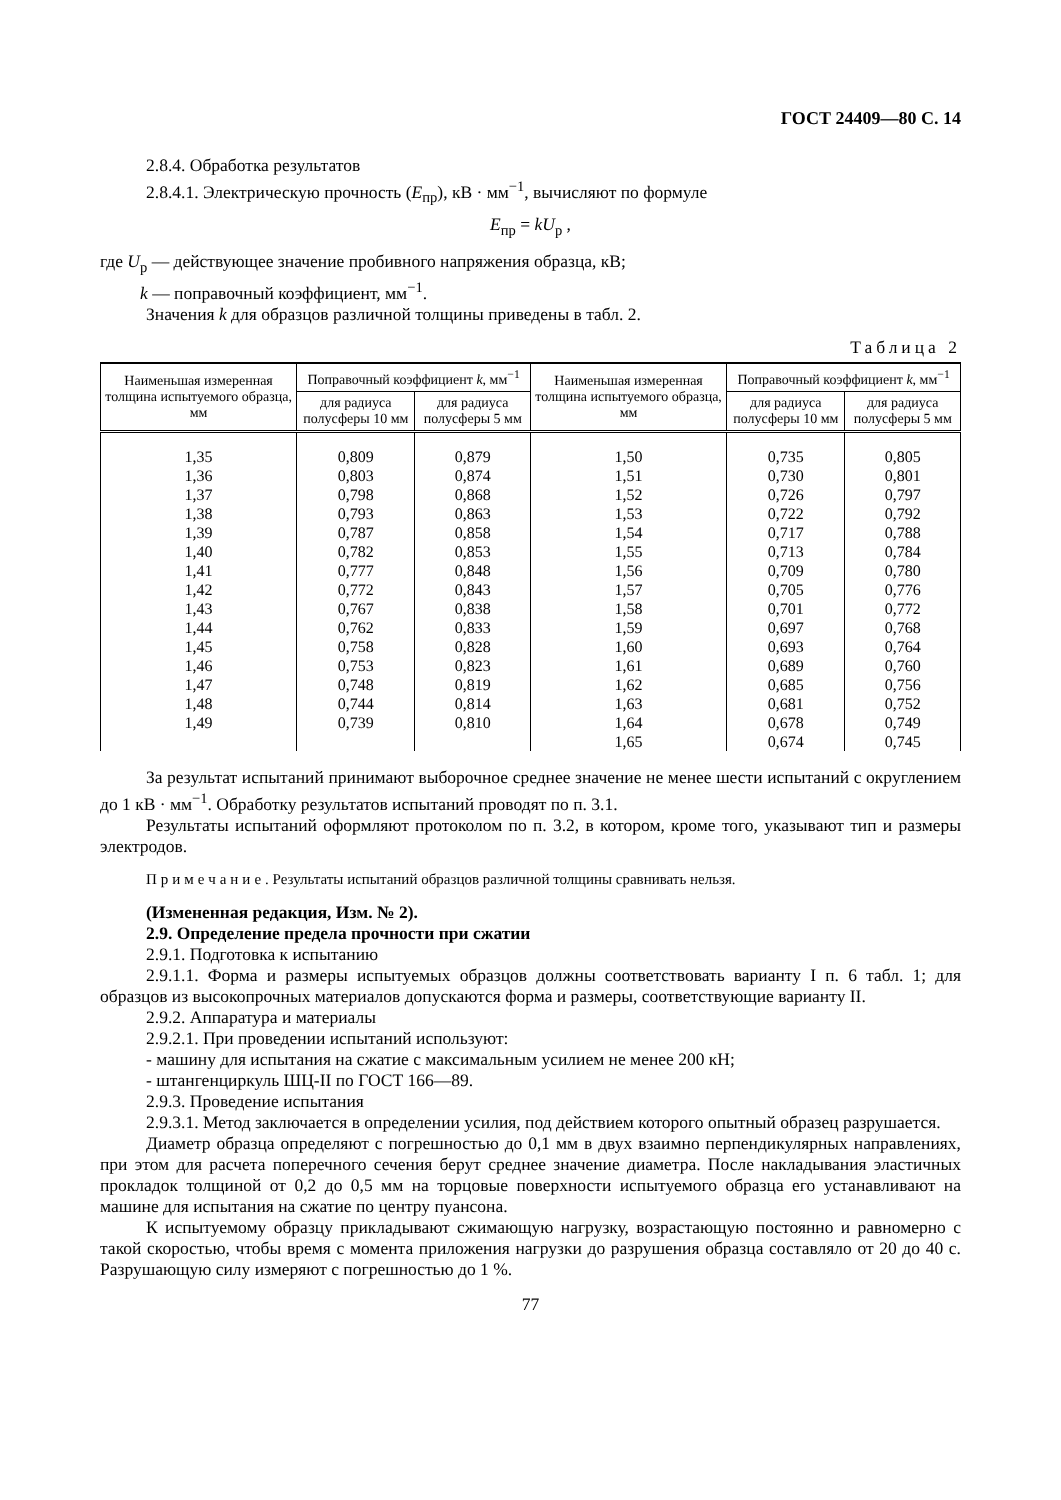ГОСТ 24409—80 С. 14
2.8.4. Обработка результатов
2.8.4.1. Электрическую прочность (E<sub>пр</sub>), кВ · мм<sup>−1</sup>, вычисляют по формуле
E<sub>пр</sub> = kU<sub>р</sub> ,
где U<sub>р</sub> — действующее значение пробивного напряжения образца, кВ;
k — поправочный коэффициент, мм<sup>−1</sup>.
Значения k для образцов различной толщины приведены в табл. 2.
Таблица 2
| Наименьшая измеренная толщина испытуемого образца, мм | Поправочный коэффициент k , мм<sup>−1</sup> | | Наименьшая измеренная толщина испытуемого образца, мм | Поправочный коэффициент k , мм<sup>−1</sup> | |
| --- | --- | --- | --- | --- | --- |
| | для радиуса полусферы 10 мм | для радиуса полусферы 5 мм | | для радиуса полусферы 10 мм | для радиуса полусферы 5 мм |
| 1,35 | 0,809 | 0,879 | 1,50 | 0,735 | 0,805 |
| 1,36 | 0,803 | 0,874 | 1,51 | 0,730 | 0,801 |
| 1,37 | 0,798 | 0,868 | 1,52 | 0,726 | 0,797 |
| 1,38 | 0,793 | 0,863 | 1,53 | 0,722 | 0,792 |
| 1,39 | 0,787 | 0,858 | 1,54 | 0,717 | 0,788 |
| 1,40 | 0,782 | 0,853 | 1,55 | 0,713 | 0,784 |
| 1,41 | 0,777 | 0,848 | 1,56 | 0,709 | 0,780 |
| 1,42 | 0,772 | 0,843 | 1,57 | 0,705 | 0,776 |
| 1,43 | 0,767 | 0,838 | 1,58 | 0,701 | 0,772 |
| 1,44 | 0,762 | 0,833 | 1,59 | 0,697 | 0,768 |
| 1,45 | 0,758 | 0,828 | 1,60 | 0,693 | 0,764 |
| 1,46 | 0,753 | 0,823 | 1,61 | 0,689 | 0,760 |
| 1,47 | 0,748 | 0,819 | 1,62 | 0,685 | 0,756 |
| 1,48 | 0,744 | 0,814 | 1,63 | 0,681 | 0,752 |
| 1,49 | 0,739 | 0,810 | 1,64 | 0,678 | 0,749 |
| | | | 1,65 | 0,674 | 0,745 |
За результат испытаний принимают выборочное среднее значение не менее шести испытаний с округлением до 1 кВ · мм<sup>−1</sup>. Обработку результатов испытаний проводят по п. 3.1.
Результаты испытаний оформляют протоколом по п. 3.2, в котором, кроме того, указывают тип и размеры электродов.
Примечание. Результаты испытаний образцов различной толщины сравнивать нельзя.
(Измененная редакция, Изм. № 2).
2.9. Определение предела прочности при сжатии
2.9.1. Подготовка к испытанию
2.9.1.1. Форма и размеры испытуемых образцов должны соответствовать варианту I п. 6 табл. 1; для образцов из высокопрочных материалов допускаются форма и размеры, соответствующие варианту II.
2.9.2. Аппаратура и материалы
2.9.2.1. При проведении испытаний используют:
- машину для испытания на сжатие с максимальным усилием не менее 200 кН;
- штангенциркуль ШЦ-II по ГОСТ 166—89.
2.9.3. Проведение испытания
2.9.3.1. Метод заключается в определении усилия, под действием которого опытный образец разрушается.
Диаметр образца определяют с погрешностью до 0,1 мм в двух взаимно перпендикулярных направлениях, при этом для расчета поперечного сечения берут среднее значение диаметра. После накладывания эластичных прокладок толщиной от 0,2 до 0,5 мм на торцовые поверхности испытуемого образца его устанавливают на машине для испытания на сжатие по центру пуансона.
К испытуемому образцу прикладывают сжимающую нагрузку, возрастающую постоянно и равномерно с такой скоростью, чтобы время с момента приложения нагрузки до разрушения образца составляло от 20 до 40 с. Разрушающую силу измеряют с погрешностью до 1 %.
77